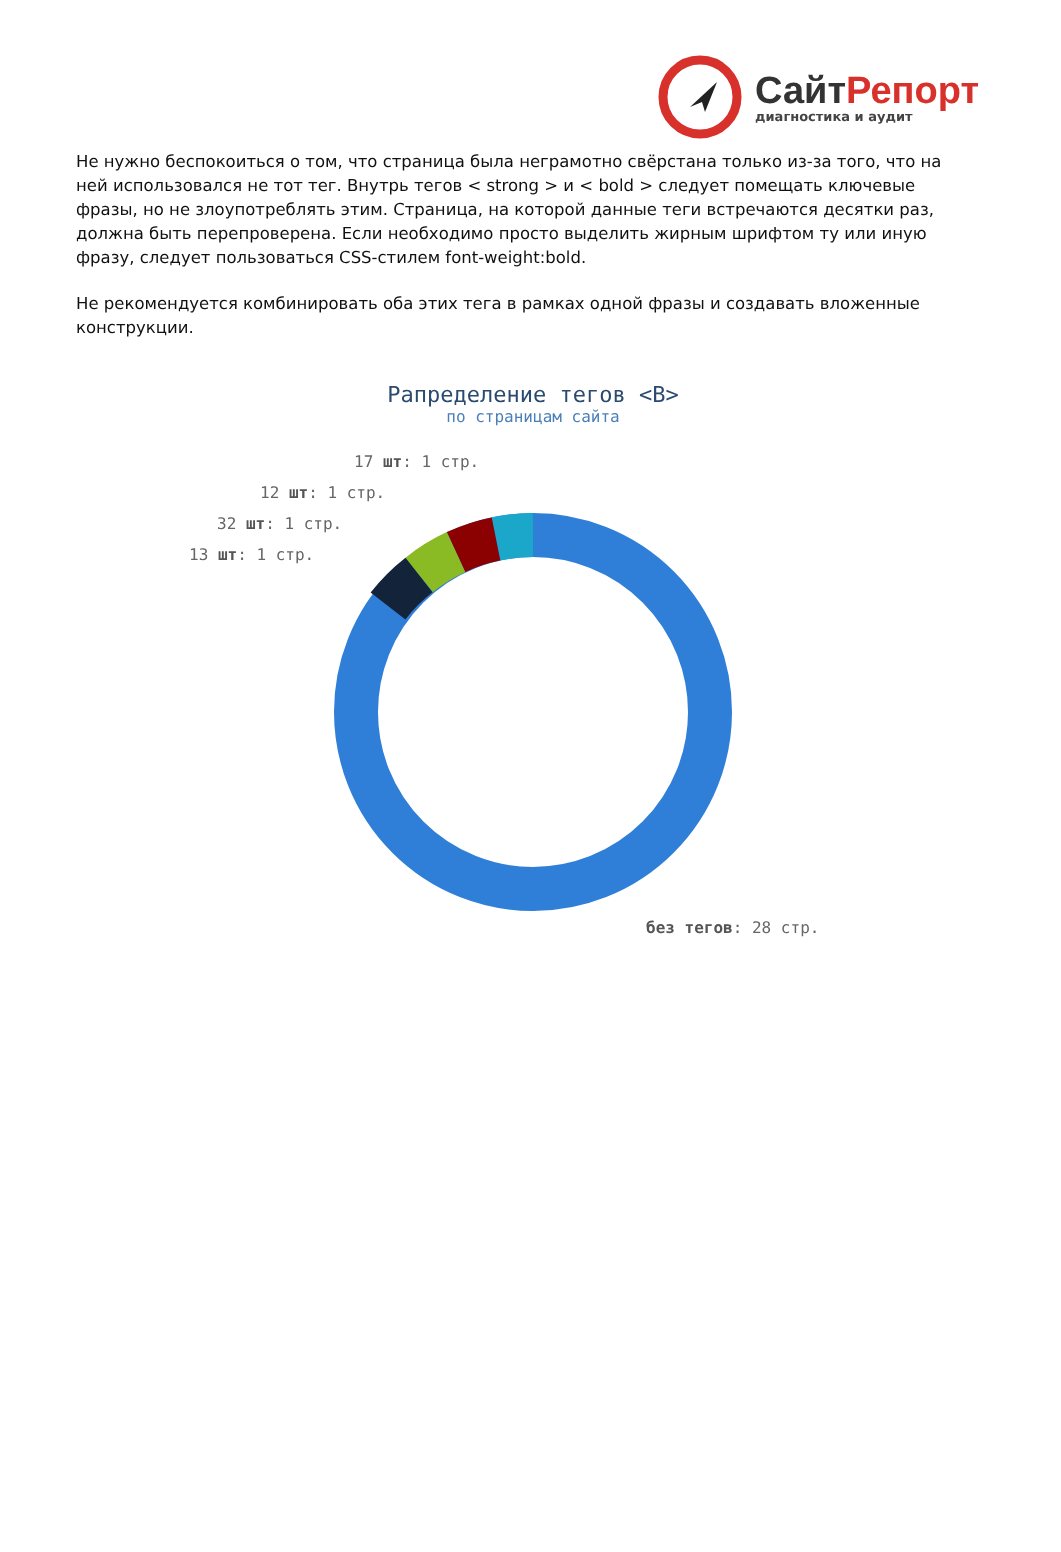СайтРепорт
диагностика и аудит
Не нужно беспокоиться о том, что страница была неграмотно свёрстана только из-за того, что на ней использовался не тот тег. Внутрь тегов < strong > и < bold > следует помещать ключевые фразы, но не злоупотреблять этим. Страница, на которой данные теги встречаются десятки раз, должна быть перепроверена. Если необходимо просто выделить жирным шрифтом ту или иную фразу, следует пользоваться CSS-стилем font-weight:bold.
Не рекомендуется комбинировать оба этих тега в рамках одной фразы и создавать вложенные конструкции.
Рапределение тегов <B>
по страницам сайта
17 шт: 1 стр.
12 шт: 1 стр.
32 шт: 1 стр.
13 шт: 1 стр.
без тегов: 28 стр.